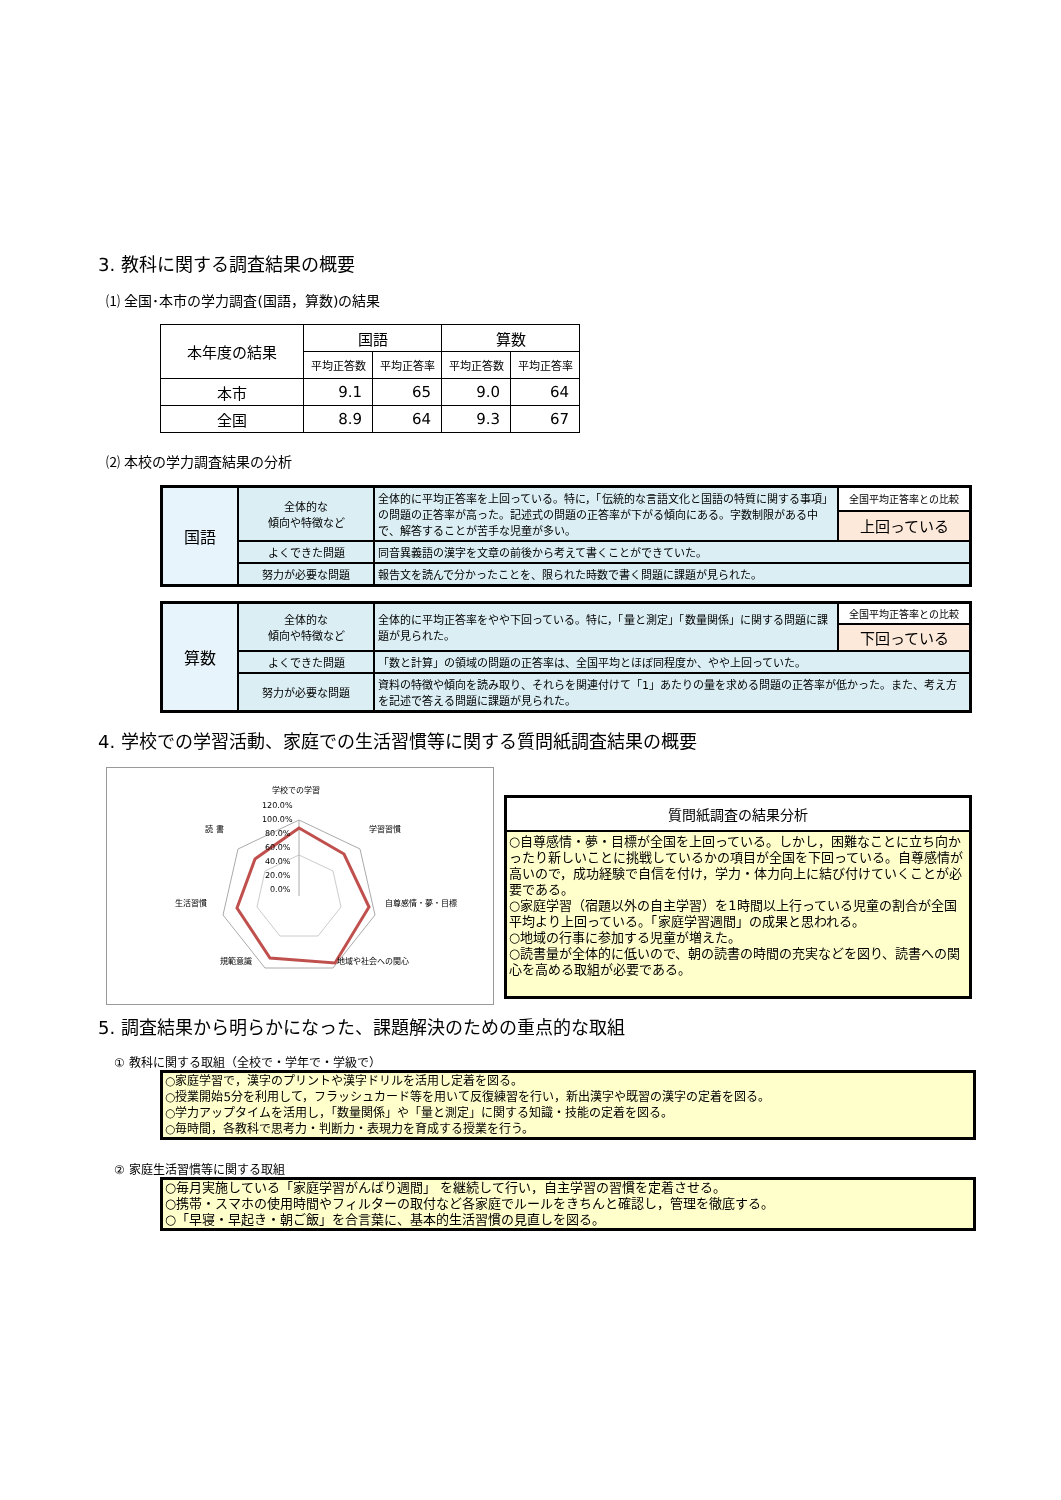3. 教科に関する調査結果の概要
⑴ 全国･本市の学力調査(国語，算数)の結果
| 本年度の結果 | 国語 | | 算数 | |
| --- | --- | --- | --- | --- |
| | 平均正答数 | 平均正答率 | 平均正答数 | 平均正答率 |
| 本市 | 9.1 | 65 | 9.0 | 64 |
| 全国 | 8.9 | 64 | 9.3 | 67 |
⑵ 本校の学力調査結果の分析
| 国語 | 全体的な 傾向や特徴など | 全体的に平均正答率を上回っている。特に，「伝統的な言語文化と国語の特質に関する事項」の問題の正答率が高った。記述式の問題の正答率が下がる傾向にある。字数制限がある中で、解答することが苦手な児童が多い。 | 全国平均正答率との比較 |
| | | | 上回っている |
| | よくできた問題 | 同音異義語の漢字を文章の前後から考えて書くことができていた。 | |
| | 努力が必要な問題 | 報告文を読んで分かったことを、限られた時数で書く問題に課題が見られた。 | |
| 算数 | 全体的な 傾向や特徴など | 全体的に平均正答率をやや下回っている。特に，「量と測定」「数量関係」に関する問題に課題が見られた。 | 全国平均正答率との比較 |
| | | | 下回っている |
| | よくできた問題 | 「数と計算」の領域の問題の正答率は、全国平均とほぼ同程度か、やや上回っていた。 | |
| | 努力が必要な問題 | 資料の特徴や傾向を読み取り、それらを関連付けて「1」あたりの量を求める問題の正答率が低かった。また、考え方を記述で答える問題に課題が見られた。 | |
4. 学校での学習活動、家庭での生活習慣等に関する質問紙調査結果の概要
学校での学習
120.0%
100.0%
80.0%
60.0%
40.0%
20.0%
0.0%
学習習慣
自尊感情・夢・目標
地域や社会への関心
規範意識
生活習慣
読 書
質問紙調査の結果分析
○自尊感情・夢・目標が全国を上回っている。しかし，困難なことに立ち向かったり新しいことに挑戦しているかの項目が全国を下回っている。自尊感情が高いので，成功経験で自信を付け，学力・体力向上に結び付けていくことが必要である。
○家庭学習（宿題以外の自主学習）を1時間以上行っている児童の割合が全国平均より上回っている。「家庭学習週間」の成果と思われる。
○地域の行事に参加する児童が増えた。
○読書量が全体的に低いので、朝の読書の時間の充実などを図り、読書への関心を高める取組が必要である。
5. 調査結果から明らかになった、課題解決のための重点的な取組
① 教科に関する取組（全校で・学年で・学級で）
○家庭学習で，漢字のプリントや漢字ドリルを活用し定着を図る。
○授業開始5分を利用して，フラッシュカード等を用いて反復練習を行い，新出漢字や既習の漢字の定着を図る。
○学力アップタイムを活用し，「数量関係」や「量と測定」に関する知識・技能の定着を図る。
○毎時間，各教科で思考力・判断力・表現力を育成する授業を行う。
② 家庭生活習慣等に関する取組
○毎月実施している「家庭学習がんばり週間」 を継続して行い，自主学習の習慣を定着させる。
○携帯・スマホの使用時間やフィルターの取付など各家庭でルールをきちんと確認し，管理を徹底する。
○「早寝・早起き・朝ご飯」を合言葉に、基本的生活習慣の見直しを図る。